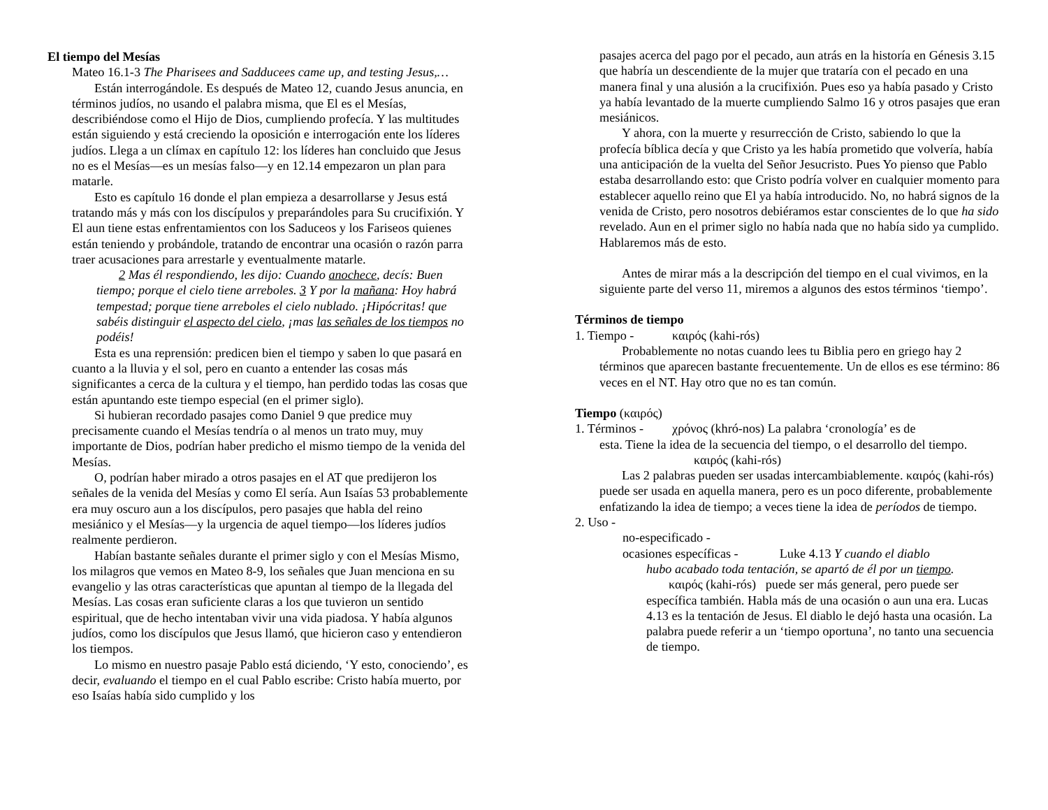El tiempo del Mesías
Mateo 16.1-3 The Pharisees and Sadducees came up, and testing Jesus,…
Están interrogándole. Es después de Mateo 12, cuando Jesus anuncia, en términos judíos, no usando el palabra misma, que El es el Mesías, describiéndose como el Hijo de Dios, cumpliendo profecía. Y las multitudes están siguiendo y está creciendo la oposición e interrogación ente los líderes judíos. Llega a un clímax en capítulo 12: los líderes han concluido que Jesus no es el Mesías—es un mesías falso—y en 12.14 empezaron un plan para matarle.
Esto es capítulo 16 donde el plan empieza a desarrollarse y Jesus está tratando más y más con los discípulos y preparándoles para Su crucifixión. Y El aun tiene estas enfrentamientos con los Saduceos y los Fariseos quienes están teniendo y probándole, tratando de encontrar una ocasión o razón parra traer acusaciones para arrestarle y eventualmente matarle.
2 Mas él respondiendo, les dijo: Cuando anochece, decís: Buen tiempo; porque el cielo tiene arreboles. 3 Y por la mañana: Hoy habrá tempestad; porque tiene arreboles el cielo nublado. ¡Hipócritas! que sabéis distinguir el aspecto del cielo, ¡mas las señales de los tiempos no podéis!
Esta es una reprensión: predicen bien el tiempo y saben lo que pasará en cuanto a la lluvia y el sol, pero en cuanto a entender las cosas más significantes a cerca de la cultura y el tiempo, han perdido todas las cosas que están apuntando este tiempo especial (en el primer siglo).
Si hubieran recordado pasajes como Daniel 9 que predice muy precisamente cuando el Mesías tendría o al menos un trato muy, muy importante de Dios, podrían haber predicho el mismo tiempo de la venida del Mesías.
O, podrían haber mirado a otros pasajes en el AT que predijeron los señales de la venida del Mesías y como El sería. Aun Isaías 53 probablemente era muy oscuro aun a los discípulos, pero pasajes que habla del reino mesiánico y el Mesías—y la urgencia de aquel tiempo—los líderes judíos realmente perdieron.
Habían bastante señales durante el primer siglo y con el Mesías Mismo, los milagros que vemos en Mateo 8-9, los señales que Juan menciona en su evangelio y las otras características que apuntan al tiempo de la llegada del Mesías. Las cosas eran suficiente claras a los que tuvieron un sentido espiritual, que de hecho intentaban vivir una vida piadosa. Y había algunos judíos, como los discípulos que Jesus llamó, que hicieron caso y entendieron los tiempos.
Lo mismo en nuestro pasaje Pablo está diciendo, ‘Y esto, conociendo’, es decir, evaluando el tiempo en el cual Pablo escribe: Cristo había muerto, por eso Isaías había sido cumplido y los
pasajes acerca del pago por el pecado, aun atrás en la historía en Génesis 3.15 que habría un descendiente de la mujer que trataría con el pecado en una manera final y una alusión a la crucifixión. Pues eso ya había pasado y Cristo ya había levantado de la muerte cumpliendo Salmo 16 y otros pasajes que eran mesiánicos.
Y ahora, con la muerte y resurrección de Cristo, sabiendo lo que la profecía bíblica decía y que Cristo ya les había prometido que volvería, había una anticipación de la vuelta del Señor Jesucristo. Pues Yo pienso que Pablo estaba desarrollando esto: que Cristo podría volver en cualquier momento para establecer aquello reino que El ya había introducido. No, no habrá signos de la venida de Cristo, pero nosotros debiéramos estar conscientes de lo que ha sido revelado. Aun en el primer siglo no había nada que no había sido ya cumplido. Hablaremos más de esto.
Antes de mirar más a la descripción del tiempo en el cual vivimos, en la siguiente parte del verso 11, miremos a algunos des estos términos ‘tiempo’.
Términos de tiempo
1. Tiempo - καιρός (kahi-rós)
Probablemente no notas cuando lees tu Biblia pero en griego hay 2 términos que aparecen bastante frecuentemente. Un de ellos es ese término: 86 veces en el NT. Hay otro que no es tan común.
Tiempo (καιρός)
1. Términos - χρόνος (khró-nos) La palabra ‘cronología’ es de
esta. Tiene la idea de la secuencia del tiempo, o el desarrollo del tiempo.
καιρός (kahi-rós)
Las 2 palabras pueden ser usadas intercambiablemente. καιρός (kahi-rós) puede ser usada en aquella manera, pero es un poco diferente, probablemente enfatizando la idea de tiempo; a veces tiene la idea de períodos de tiempo.
2. Uso -
no-especificado -
ocasiones específicas - Luke 4.13 Y cuando el diablo
hubo acabado toda tentación, se apartó de él por un tiempo.
καιρός (kahi-rós) puede ser más general, pero puede ser específica también. Habla más de una ocasión o aun una era. Lucas 4.13 es la tentación de Jesus. El diablo le dejó hasta una ocasión. La palabra puede referir a un ‘tiempo oportuna’, no tanto una secuencia de tiempo.